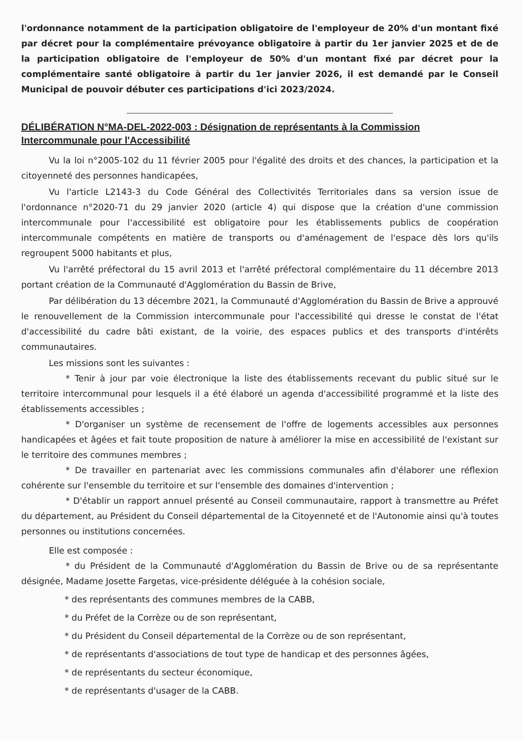l'ordonnance notamment de la participation obligatoire de l'employeur de 20% d'un montant fixé par décret pour la complémentaire prévoyance obligatoire à partir du 1er janvier 2025 et de de la participation obligatoire de l'employeur de 50% d'un montant fixé par décret pour la complémentaire santé obligatoire à partir du 1er janvier 2026, il est demandé par le Conseil Municipal de pouvoir débuter ces participations d'ici 2023/2024.
DÉLIBÉRATION N°MA-DEL-2022-003 : Désignation de représentants à la Commission Intercommunale pour l'Accessibilité
Vu la loi n°2005-102 du 11 février 2005 pour l'égalité des droits et des chances, la participation et la citoyenneté des personnes handicapées,
Vu l'article L2143-3 du Code Général des Collectivités Territoriales dans sa version issue de l'ordonnance n°2020-71 du 29 janvier 2020 (article 4) qui dispose que la création d'une commission intercommunale pour l'accessibilité est obligatoire pour les établissements publics de coopération intercommunale compétents en matière de transports ou d'aménagement de l'espace dès lors qu'ils regroupent 5000 habitants et plus,
Vu l'arrêté préfectoral du 15 avril 2013 et l'arrêté préfectoral complémentaire du 11 décembre 2013 portant création de la Communauté d'Agglomération du Bassin de Brive,
Par délibération du 13 décembre 2021, la Communauté d'Agglomération du Bassin de Brive a approuvé le renouvellement de la Commission intercommunale pour l'accessibilité qui dresse le constat de l'état d'accessibilité du cadre bâti existant, de la voirie, des espaces publics et des transports d'intérêts communautaires.
Les missions sont les suivantes :
* Tenir à jour par voie électronique la liste des établissements recevant du public situé sur le territoire intercommunal pour lesquels il a été élaboré un agenda d'accessibilité programmé et la liste des établissements accessibles ;
* D'organiser un système de recensement de l'offre de logements accessibles aux personnes handicapées et âgées et fait toute proposition de nature à améliorer la mise en accessibilité de l'existant sur le territoire des communes membres ;
* De travailler en partenariat avec les commissions communales afin d'élaborer une réflexion cohérente sur l'ensemble du territoire et sur l'ensemble des domaines d'intervention ;
* D'établir un rapport annuel présenté au Conseil communautaire, rapport à transmettre au Préfet du département, au Président du Conseil départemental de la Citoyenneté et de l'Autonomie ainsi qu'à toutes personnes ou institutions concernées.
Elle est composée :
* du Président de la Communauté d'Agglomération du Bassin de Brive ou de sa représentante désignée, Madame Josette Fargetas, vice-présidente déléguée à la cohésion sociale,
* des représentants des communes membres de la CABB,
* du Préfet de la Corrèze ou de son représentant,
* du Président du Conseil départemental de la Corrèze ou de son représentant,
* de représentants d'associations de tout type de handicap et des personnes âgées,
* de représentants du secteur économique,
* de représentants d'usager de la CABB.